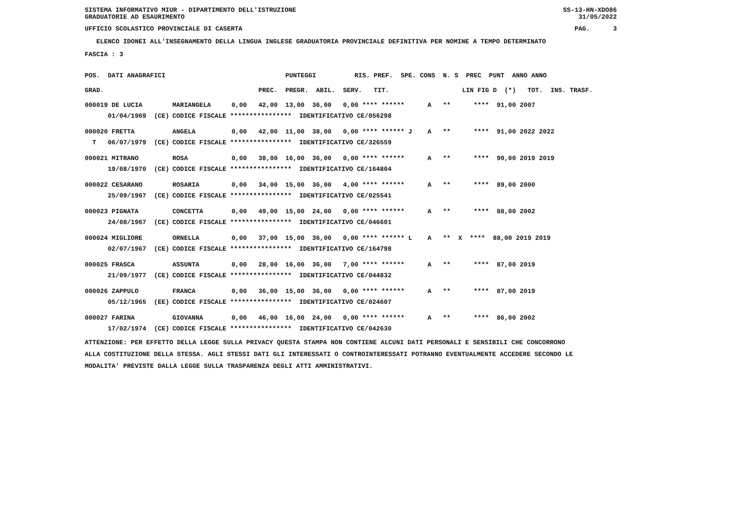SISTEMA INFORMATIVO MIUR - DIPARTIMENTO DELL'ISTRUZIONE
GRADUATORIE AD ESAURIMENTO SS-13-HN-XDO86
31/05/2022
UFFICIO SCOLASTICO PROVINCIALE DI CASERTA PAG. 3
ELENCO IDONEI ALL'INSEGNAMENTO DELLA LINGUA INGLESE GRADUATORIA PROVINCIALE DEFINITIVA PER NOMINE A TEMPO DETERMINATO
FASCIA : 3
| POS. DATI ANAGRAFICI | | PUNTEGGI RIS. PREF. SPE. CONS N. S PREC PUNT ANNO ANNO |
| --- | --- | --- |
| GRAD. | | PREC. PREGR. ABIL. SERV. TIT. LIN FIG D (*) TOT. INS. TRASF. |
| 000019 DE LUCIA | MARIANGELA | 0,00 42,00 13,00 36,00 0,00 **** ****** A ** **** 91,00 2007 |
| 01/04/1969 (CE) | CODICE FISCALE **************** IDENTIFICATIVO CE/056298 | |
| 000020 FRETTA | ANGELA | 0,00 42,00 11,00 38,00 0,00 **** ****** J A ** **** 91,00 2022 2022 |
| T 06/07/1979 (CE) | CODICE FISCALE **************** IDENTIFICATIVO CE/326559 | |
| 000021 MITRANO | ROSA | 0,00 38,00 16,00 36,00 0,00 **** ****** A ** **** 90,00 2019 2019 |
| 19/08/1970 (CE) | CODICE FISCALE **************** IDENTIFICATIVO CE/164804 | |
| 000022 CESARANO | ROSARIA | 0,00 34,00 15,00 36,00 4,00 **** ****** A ** **** 89,00 2000 |
| 25/09/1967 (CE) | CODICE FISCALE **************** IDENTIFICATIVO CE/025541 | |
| 000023 PIGNATA | CONCETTA | 0,00 49,00 15,00 24,00 0,00 **** ****** A ** **** 88,00 2002 |
| 24/08/1967 (CE) | CODICE FISCALE **************** IDENTIFICATIVO CE/046601 | |
| 000024 MIGLIORE | ORNELLA | 0,00 37,00 15,00 36,00 0,00 **** ****** L A ** X **** 88,00 2019 2019 |
| 02/07/1967 (CE) | CODICE FISCALE **************** IDENTIFICATIVO CE/164798 | |
| 000025 FRASCA | ASSUNTA | 0,00 28,00 16,00 36,00 7,00 **** ****** A ** **** 87,00 2019 |
| 21/09/1977 (CE) | CODICE FISCALE **************** IDENTIFICATIVO CE/044832 | |
| 000026 ZAPPULO | FRANCA | 0,00 36,00 15,00 36,00 0,00 **** ****** A ** **** 87,00 2019 |
| 05/12/1965 (EE) | CODICE FISCALE **************** IDENTIFICATIVO CE/024607 | |
| 000027 FARINA | GIOVANNA | 0,00 46,00 16,00 24,00 0,00 **** ****** A ** **** 86,00 2002 |
| 17/02/1974 (CE) | CODICE FISCALE **************** IDENTIFICATIVO CE/042630 | |
ATTENZIONE: PER EFFETTO DELLA LEGGE SULLA PRIVACY QUESTA STAMPA NON CONTIENE ALCUNI DATI PERSONALI E SENSIBILI CHE CONCORRONO
ALLA COSTITUZIONE DELLA STESSA. AGLI STESSI DATI GLI INTERESSATI O CONTROINTERESSATI POTRANNO EVENTUALMENTE ACCEDERE SECONDO LE
MODALITA' PREVISTE DALLA LEGGE SULLA TRASPARENZA DEGLI ATTI AMMINISTRATIVI.